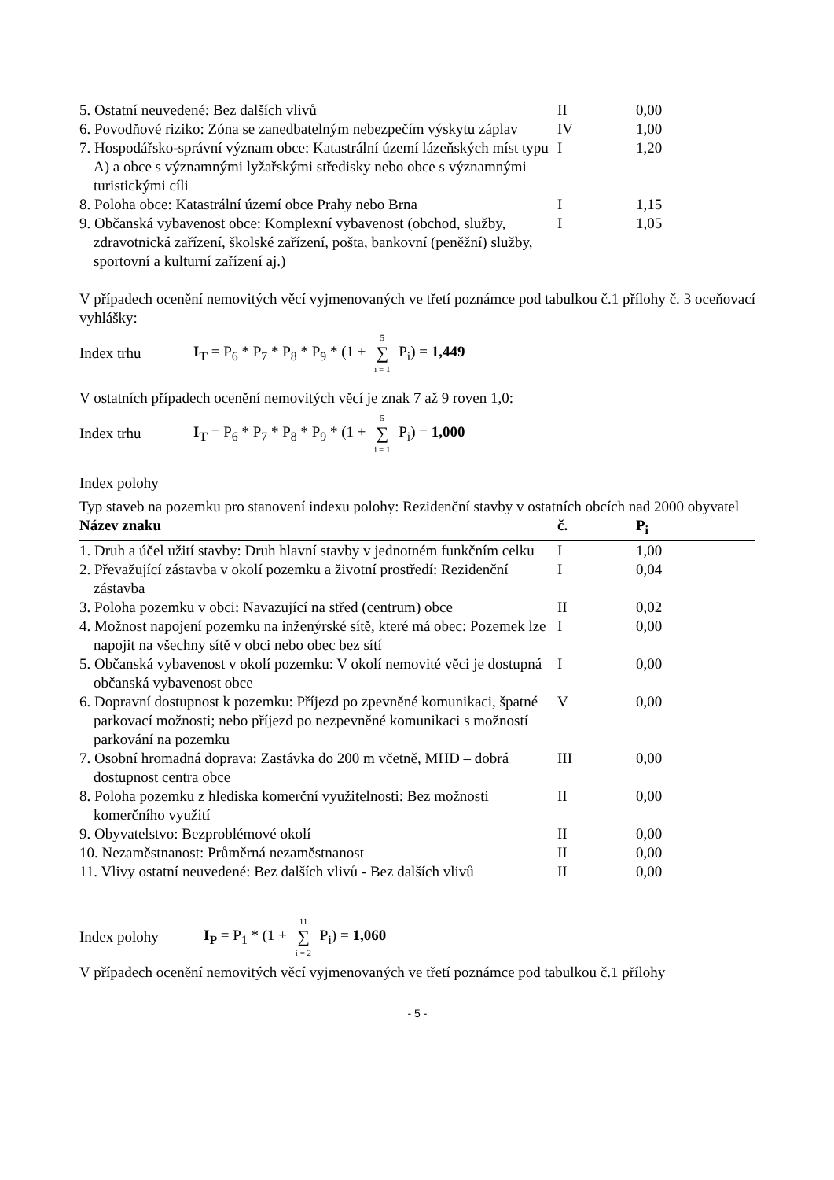| 5. Ostatní neuvedené: Bez dalších vlivů | II | 0,00 |
| 6. Povodňové riziko: Zóna se zanedbatelným nebezpečím výskytu záplav | IV | 1,00 |
| 7. Hospodářsko-správní význam obce: Katastrální území lázeňských míst typu A) a obce s významnými lyžařskými středisky nebo obce s významnými turistickými cíli | I | 1,20 |
| 8. Poloha obce: Katastrální území obce Prahy nebo Brna | I | 1,15 |
| 9. Občanská vybavenost obce: Komplexní vybavenost (obchod, služby, zdravotnická zařízení, školské zařízení, pošta, bankovní (peněžní) služby, sportovní a kulturní zařízení aj.) | I | 1,05 |
V případech ocenění nemovitých věcí vyjmenovaných ve třetí poznámce pod tabulkou č.1 přílohy č. 3 oceňovací vyhlášky:
Index trhu I<sub>T</sub> = P<sub>6</sub> * P<sub>7</sub> * P<sub>8</sub> * P<sub>9</sub> * (1 + 5 ∑ i = 1 P<sub>i</sub>) = 1,449
V ostatních případech ocenění nemovitých věcí je znak 7 až 9 roven 1,0:
Index trhu I<sub>T</sub> = P<sub>6</sub> * P<sub>7</sub> * P<sub>8</sub> * P<sub>9</sub> * (1 + 5 ∑ i = 1 P<sub>i</sub>) = 1,000
Index polohy
Typ staveb na pozemku pro stanovení indexu polohy: Rezidenční stavby v ostatních obcích nad 2000 obyvatel
| Název znaku | č. | P<sub>i</sub> |
| --- | --- | --- |
| 1. Druh a účel užití stavby: Druh hlavní stavby v jednotném funkčním celku | I | 1,00 |
| 2. Převažující zástavba v okolí pozemku a životní prostředí: Rezidenční zástavba | I | 0,04 |
| 3. Poloha pozemku v obci: Navazující na střed (centrum) obce | II | 0,02 |
| 4. Možnost napojení pozemku na inženýrské sítě, které má obec: Pozemek lze napojit na všechny sítě v obci nebo obec bez sítí | I | 0,00 |
| 5. Občanská vybavenost v okolí pozemku: V okolí nemovité věci je dostupná občanská vybavenost obce | I | 0,00 |
| 6. Dopravní dostupnost k pozemku: Příjezd po zpevněné komunikaci, špatné parkovací možnosti; nebo příjezd po nezpevněné komunikaci s možností parkování na pozemku | V | 0,00 |
| 7. Osobní hromadná doprava: Zastávka do 200 m včetně, MHD – dobrá dostupnost centra obce | III | 0,00 |
| 8. Poloha pozemku z hlediska komerční využitelnosti: Bez možnosti komerčního využití | II | 0,00 |
| 9. Obyvatelstvo: Bezproblémové okolí | II | 0,00 |
| 10. Nezaměstnanost: Průměrná nezaměstnanost | II | 0,00 |
| 11. Vlivy ostatní neuvedené: Bez dalších vlivů - Bez dalších vlivů | II | 0,00 |
Index polohy I<sub>P</sub> = P<sub>1</sub> * (1 + 11 ∑ i = 2 P<sub>i</sub>) = 1,060
V případech ocenění nemovitých věcí vyjmenovaných ve třetí poznámce pod tabulkou č.1 přílohy
- 5 -